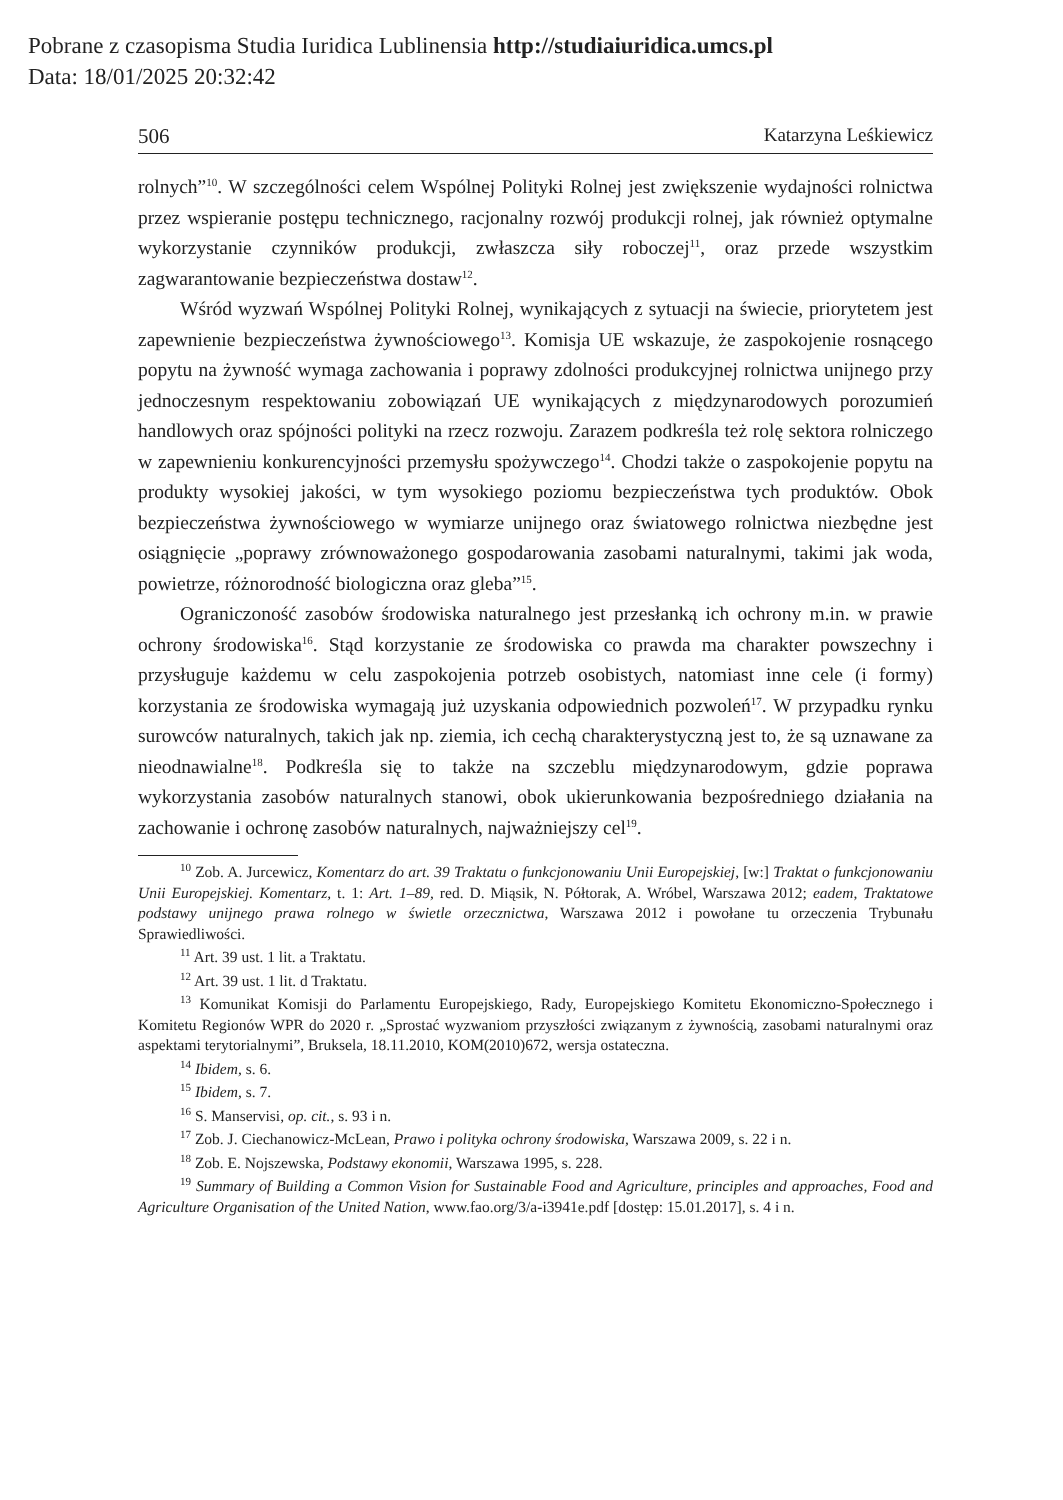Pobrane z czasopisma Studia Iuridica Lublinensia http://studiaiuridica.umcs.pl
Data: 18/01/2025 20:32:42
506 Katarzyna Leśkiewicz
rolnych”<sup>10</sup>. W szczególności celem Wspólnej Polityki Rolnej jest zwiększenie wydajności rolnictwa przez wspieranie postępu technicznego, racjonalny rozwój produkcji rolnej, jak również optymalne wykorzystanie czynników produkcji, zwłaszcza siły roboczej<sup>11</sup>, oraz przede wszystkim zagwarantowanie bezpieczeństwa dostaw<sup>12</sup>.
Wśród wyzwań Wspólnej Polityki Rolnej, wynikających z sytuacji na świecie, priorytetem jest zapewnienie bezpieczeństwa żywnościowego<sup>13</sup>. Komisja UE wskazuje, że zaspokojenie rosnącego popytu na żywność wymaga zachowania i poprawy zdolności produkcyjnej rolnictwa unijnego przy jednoczesnym respektowaniu zobowiązań UE wynikających z międzynarodowych porozumień handlowych oraz spójności polityki na rzecz rozwoju. Zarazem podkreśla też rolę sektora rolniczego w zapewnieniu konkurencyjności przemysłu spożywczego<sup>14</sup>. Chodzi także o zaspokojenie popytu na produkty wysokiej jakości, w tym wysokiego poziomu bezpieczeństwa tych produktów. Obok bezpieczeństwa żywnościowego w wymiarze unijnego oraz światowego rolnictwa niezbędne jest osiągnięcie „poprawy zrównoważonego gospodarowania zasobami naturalnymi, takimi jak woda, powietrze, różnorodność biologiczna oraz gleba”<sup>15</sup>.
Ograniczoność zasobów środowiska naturalnego jest przesłanką ich ochrony m.in. w prawie ochrony środowiska<sup>16</sup>. Stąd korzystanie ze środowiska co prawda ma charakter powszechny i przysługuje każdemu w celu zaspokojenia potrzeb osobistych, natomiast inne cele (i formy) korzystania ze środowiska wymagają już uzyskania odpowiednich pozwoleń<sup>17</sup>. W przypadku rynku surowców naturalnych, takich jak np. ziemia, ich cechą charakterystyczną jest to, że są uznawane za nieodnawialne<sup>18</sup>. Podkreśla się to także na szczeblu międzynarodowym, gdzie poprawa wykorzystania zasobów naturalnych stanowi, obok ukierunkowania bezpośredniego działania na zachowanie i ochronę zasobów naturalnych, najważniejszy cel<sup>19</sup>.
<sup>10</sup> Zob. A. Jurcewicz, Komentarz do art. 39 Traktatu o funkcjonowaniu Unii Europejskiej, [w:] Traktat o funkcjonowaniu Unii Europejskiej. Komentarz, t. 1: Art. 1–89, red. D. Miąsik, N. Półtorak, A. Wróbel, Warszawa 2012; eadem, Traktatowe podstawy unijnego prawa rolnego w świetle orzecznictwa, Warszawa 2012 i powołane tu orzeczenia Trybunału Sprawiedliwości.
<sup>11</sup> Art. 39 ust. 1 lit. a Traktatu.
<sup>12</sup> Art. 39 ust. 1 lit. d Traktatu.
<sup>13</sup> Komunikat Komisji do Parlamentu Europejskiego, Rady, Europejskiego Komitetu Ekonomiczno-Społecznego i Komitetu Regionów WPR do 2020 r. „Sprostać wyzwaniom przyszłości związanym z żywnością, zasobami naturalnymi oraz aspektami terytorialnymi”, Bruksela, 18.11.2010, KOM(2010)672, wersja ostateczna.
<sup>14</sup> Ibidem, s. 6.
<sup>15</sup> Ibidem, s. 7.
<sup>16</sup> S. Manservisi, op. cit., s. 93 i n.
<sup>17</sup> Zob. J. Ciechanowicz-McLean, Prawo i polityka ochrony środowiska, Warszawa 2009, s. 22 i n.
<sup>18</sup> Zob. E. Nojszewska, Podstawy ekonomii, Warszawa 1995, s. 228.
<sup>19</sup> Summary of Building a Common Vision for Sustainable Food and Agriculture, principles and approaches, Food and Agriculture Organisation of the United Nation, www.fao.org/3/a-i3941e.pdf [dostęp: 15.01.2017], s. 4 i n.